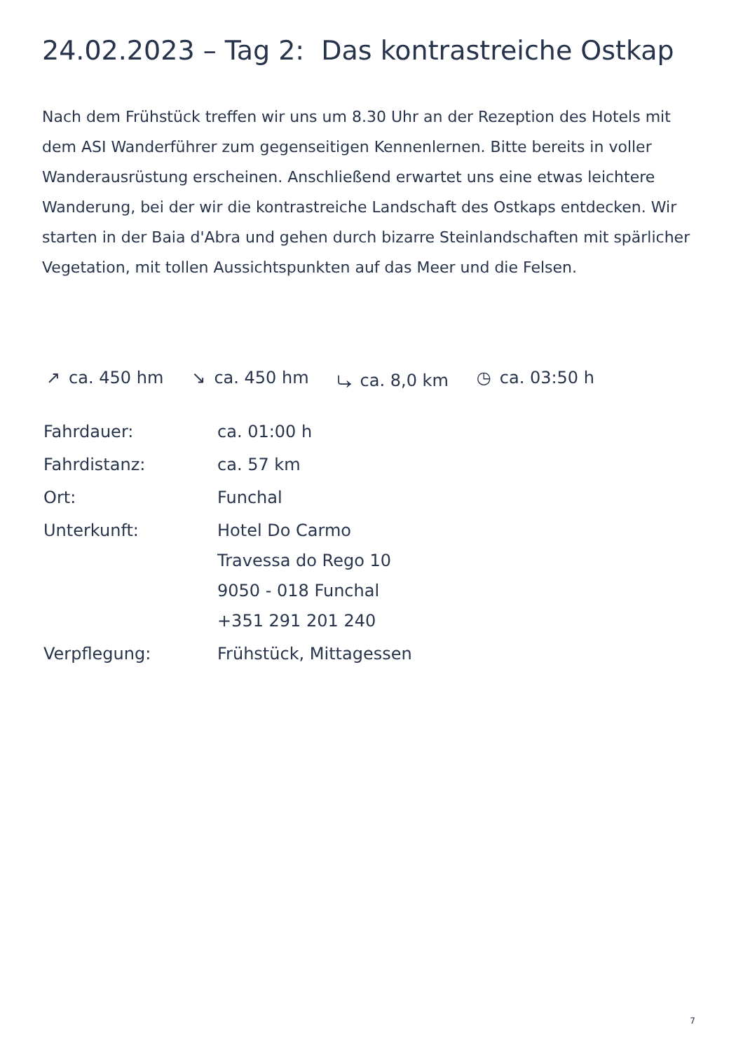24.02.2023 – Tag 2: Das kontrastreiche Ostkap
Nach dem Frühstück treffen wir uns um 8.30 Uhr an der Rezeption des Hotels mit dem ASI Wanderführer zum gegenseitigen Kennenlernen. Bitte bereits in voller Wanderausrüstung erscheinen. Anschließend erwartet uns eine etwas leichtere Wanderung, bei der wir die kontrastreiche Landschaft des Ostkaps entdecken. Wir starten in der Baia d'Abra und gehen durch bizarre Steinlandschaften mit spärlicher Vegetation, mit tollen Aussichtspunkten auf das Meer und die Felsen.
↗ ca. 450 hm ↘ ca. 450 hm ⤷ ca. 8,0 km ◷ ca. 03:50 h
| Fahrdauer: | ca. 01:00 h |
| Fahrdistanz: | ca. 57 km |
| Ort: | Funchal |
| Unterkunft: | Hotel Do Carmo Travessa do Rego 10 9050 - 018 Funchal +351 291 201 240 |
| Verpflegung: | Frühstück, Mittagessen |
7